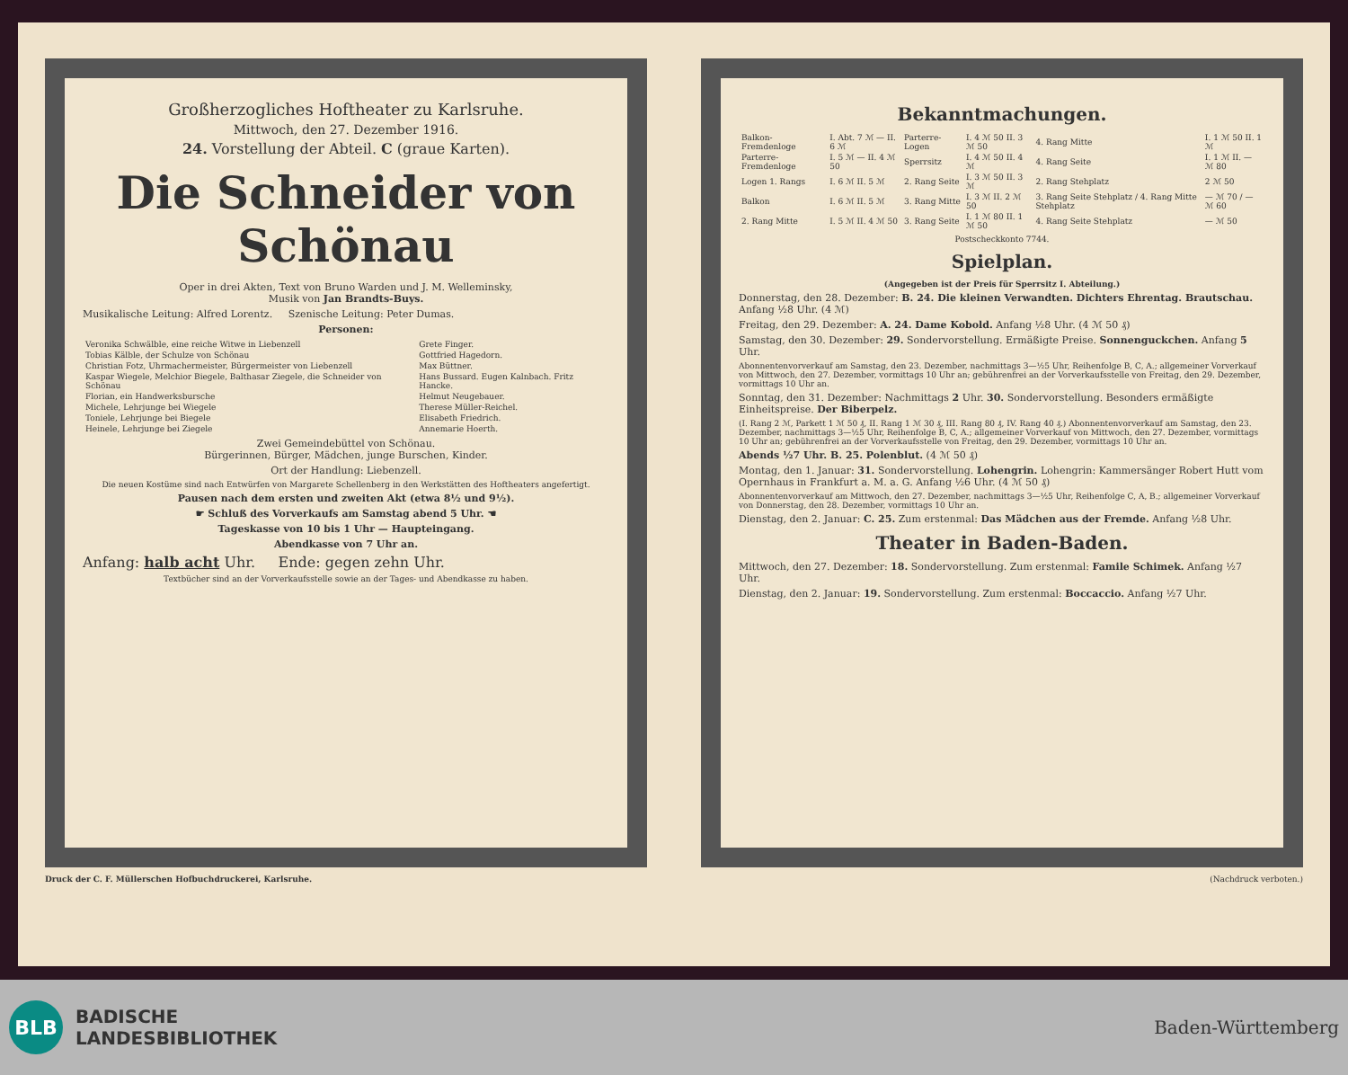Großherzogliches Hoftheater zu Karlsruhe.
Mittwoch, den 27. Dezember 1916.
24. Vorstellung der Abteil. C (graue Karten).
Die Schneider von Schönau
Oper in drei Akten, Text von Bruno Warden und J. M. Welleminsky,
Musik von Jan Brandts-Buys.
Musikalische Leitung: Alfred Lorentz. Szenische Leitung: Peter Dumas.
Personen:
| Veronika Schwälble, eine reiche Witwe in Liebenzell | Grete Finger. |
| Tobias Kälble, der Schulze von Schönau | Gottfried Hagedorn. |
| Christian Fotz, Uhrmachermeister, Bürgermeister von Liebenzell | Max Büttner. |
| Kaspar Wiegele, Melchior Biegele, Balthasar Ziegele, die Schneider von Schönau | Hans Bussard. Eugen Kalnbach. Fritz Hancke. |
| Florian, ein Handwerksbursche | Helmut Neugebauer. |
| Michele, Lehrjunge bei Wiegele | Therese Müller-Reichel. |
| Toniele, Lehrjunge bei Biegele | Elisabeth Friedrich. |
| Heinele, Lehrjunge bei Ziegele | Annemarie Hoerth. |
Zwei Gemeindebüttel von Schönau.
Bürgerinnen, Bürger, Mädchen, junge Burschen, Kinder.
Ort der Handlung: Liebenzell.
Die neuen Kostüme sind nach Entwürfen von Margarete Schellenberg in den Werkstätten des Hoftheaters angefertigt.
Pausen nach dem ersten und zweiten Akt (etwa 8½ und 9½).
☛ Schluß des Vorverkaufs am Samstag abend 5 Uhr. ☚
Tageskasse von 10 bis 1 Uhr — Haupteingang.
Abendkasse von 7 Uhr an.
Anfang: halb acht Uhr. Ende: gegen zehn Uhr.
Textbücher sind an der Vorverkaufsstelle sowie an der Tages- und Abendkasse zu haben.
Druck der C. F. Müllerschen Hofbuchdruckerei, Karlsruhe.
Bekanntmachungen.
| Balkon-Fremdenloge | I. Abt. 7 ℳ — II. 6 ℳ | Parterre-Logen | I. 4 ℳ 50 II. 3 ℳ 50 | 4. Rang Mitte | I. 1 ℳ 50 II. 1 ℳ |
| Parterre-Fremdenloge | I. 5 ℳ — II. 4 ℳ 50 | Sperrsitz | I. 4 ℳ 50 II. 4 ℳ | 4. Rang Seite | I. 1 ℳ II. — ℳ 80 |
| Logen 1. Rangs | I. 6 ℳ II. 5 ℳ | 2. Rang Seite | I. 3 ℳ 50 II. 3 ℳ | 2. Rang Stehplatz | 2 ℳ 50 |
| Balkon | I. 6 ℳ II. 5 ℳ | 3. Rang Mitte | I. 3 ℳ II. 2 ℳ 50 | 3. Rang Seite Stehplatz / 4. Rang Mitte Stehplatz | — ℳ 70 / — ℳ 60 |
| 2. Rang Mitte | I. 5 ℳ II. 4 ℳ 50 | 3. Rang Seite | I. 1 ℳ 80 II. 1 ℳ 50 | 4. Rang Seite Stehplatz | — ℳ 50 |
Postscheckkonto 7744.
Spielplan.
(Angegeben ist der Preis für Sperrsitz I. Abteilung.)
Donnerstag, den 28. Dezember: B. 24. Die kleinen Verwandten. Dichters Ehrentag. Brautschau. Anfang ½8 Uhr. (4 ℳ)
Freitag, den 29. Dezember: A. 24. Dame Kobold. Anfang ½8 Uhr. (4 ℳ 50 ₰)
Samstag, den 30. Dezember: 29. Sondervorstellung. Ermäßigte Preise. Sonnenguckchen. Anfang 5 Uhr.
Abonnentenvorverkauf am Samstag, den 23. Dezember, nachmittags 3—½5 Uhr, Reihenfolge B, C, A.; allgemeiner Vorverkauf von Mittwoch, den 27. Dezember, vormittags 10 Uhr an; gebührenfrei an der Vorverkaufsstelle von Freitag, den 29. Dezember, vormittags 10 Uhr an.
Sonntag, den 31. Dezember: Nachmittags 2 Uhr. 30. Sondervorstellung. Besonders ermäßigte Einheitspreise. Der Biberpelz.
(I. Rang 2 ℳ, Parkett 1 ℳ 50 ₰, II. Rang 1 ℳ 30 ₰, III. Rang 80 ₰, IV. Rang 40 ₰.) Abonnentenvorverkauf am Samstag, den 23. Dezember, nachmittags 3—½5 Uhr, Reihenfolge B, C, A.; allgemeiner Vorverkauf von Mittwoch, den 27. Dezember, vormittags 10 Uhr an; gebührenfrei an der Vorverkaufsstelle von Freitag, den 29. Dezember, vormittags 10 Uhr an.
Abends ½7 Uhr. B. 25. Polenblut. (4 ℳ 50 ₰)
Montag, den 1. Januar: 31. Sondervorstellung. Lohengrin. Lohengrin: Kammersänger Robert Hutt vom Opernhaus in Frankfurt a. M. a. G. Anfang ½6 Uhr. (4 ℳ 50 ₰)
Abonnentenvorverkauf am Mittwoch, den 27. Dezember, nachmittags 3—½5 Uhr, Reihenfolge C, A, B.; allgemeiner Vorverkauf von Donnerstag, den 28. Dezember, vormittags 10 Uhr an.
Dienstag, den 2. Januar: C. 25. Zum erstenmal: Das Mädchen aus der Fremde. Anfang ½8 Uhr.
Theater in Baden-Baden.
Mittwoch, den 27. Dezember: 18. Sondervorstellung. Zum erstenmal: Famile Schimek. Anfang ½7 Uhr.
Dienstag, den 2. Januar: 19. Sondervorstellung. Zum erstenmal: Boccaccio. Anfang ½7 Uhr.
(Nachdruck verboten.)
BLB
BADISCHE
LANDESBIBLIOTHEK
Baden-Württemberg